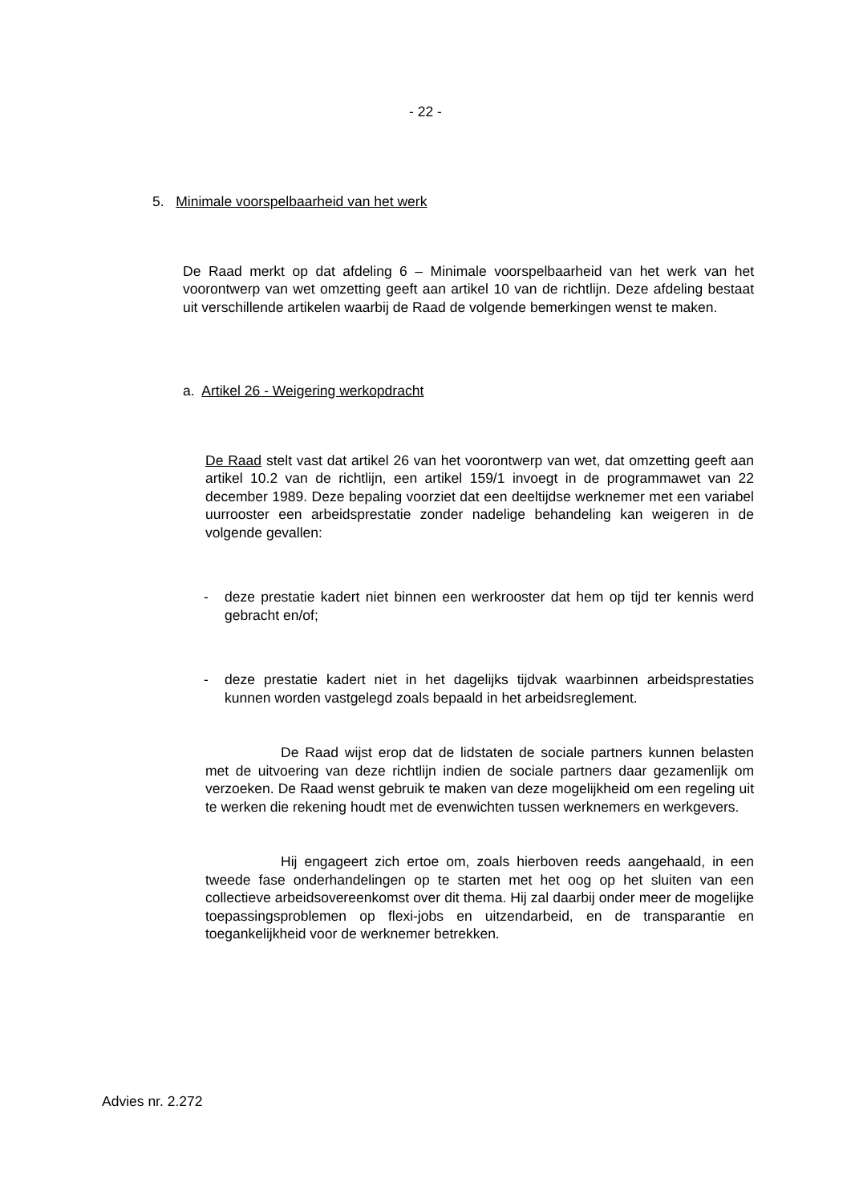- 22 -
5. Minimale voorspelbaarheid van het werk
De Raad merkt op dat afdeling 6 – Minimale voorspelbaarheid van het werk van het voorontwerp van wet omzetting geeft aan artikel 10 van de richtlijn. Deze afdeling bestaat uit verschillende artikelen waarbij de Raad de volgende bemerkingen wenst te maken.
a. Artikel 26 - Weigering werkopdracht
De Raad stelt vast dat artikel 26 van het voorontwerp van wet, dat omzetting geeft aan artikel 10.2 van de richtlijn, een artikel 159/1 invoegt in de programmawet van 22 december 1989. Deze bepaling voorziet dat een deeltijdse werknemer met een variabel uurrooster een arbeidsprestatie zonder nadelige behandeling kan weigeren in de volgende gevallen:
- deze prestatie kadert niet binnen een werkrooster dat hem op tijd ter kennis werd gebracht en/of;
- deze prestatie kadert niet in het dagelijks tijdvak waarbinnen arbeidsprestaties kunnen worden vastgelegd zoals bepaald in het arbeidsreglement.
De Raad wijst erop dat de lidstaten de sociale partners kunnen belasten met de uitvoering van deze richtlijn indien de sociale partners daar gezamenlijk om verzoeken. De Raad wenst gebruik te maken van deze mogelijkheid om een regeling uit te werken die rekening houdt met de evenwichten tussen werknemers en werkgevers.
Hij engageert zich ertoe om, zoals hierboven reeds aangehaald, in een tweede fase onderhandelingen op te starten met het oog op het sluiten van een collectieve arbeidsovereenkomst over dit thema. Hij zal daarbij onder meer de mogelijke toepassingsproblemen op flexi-jobs en uitzendarbeid, en de transparantie en toegankelijkheid voor de werknemer betrekken.
Advies nr. 2.272